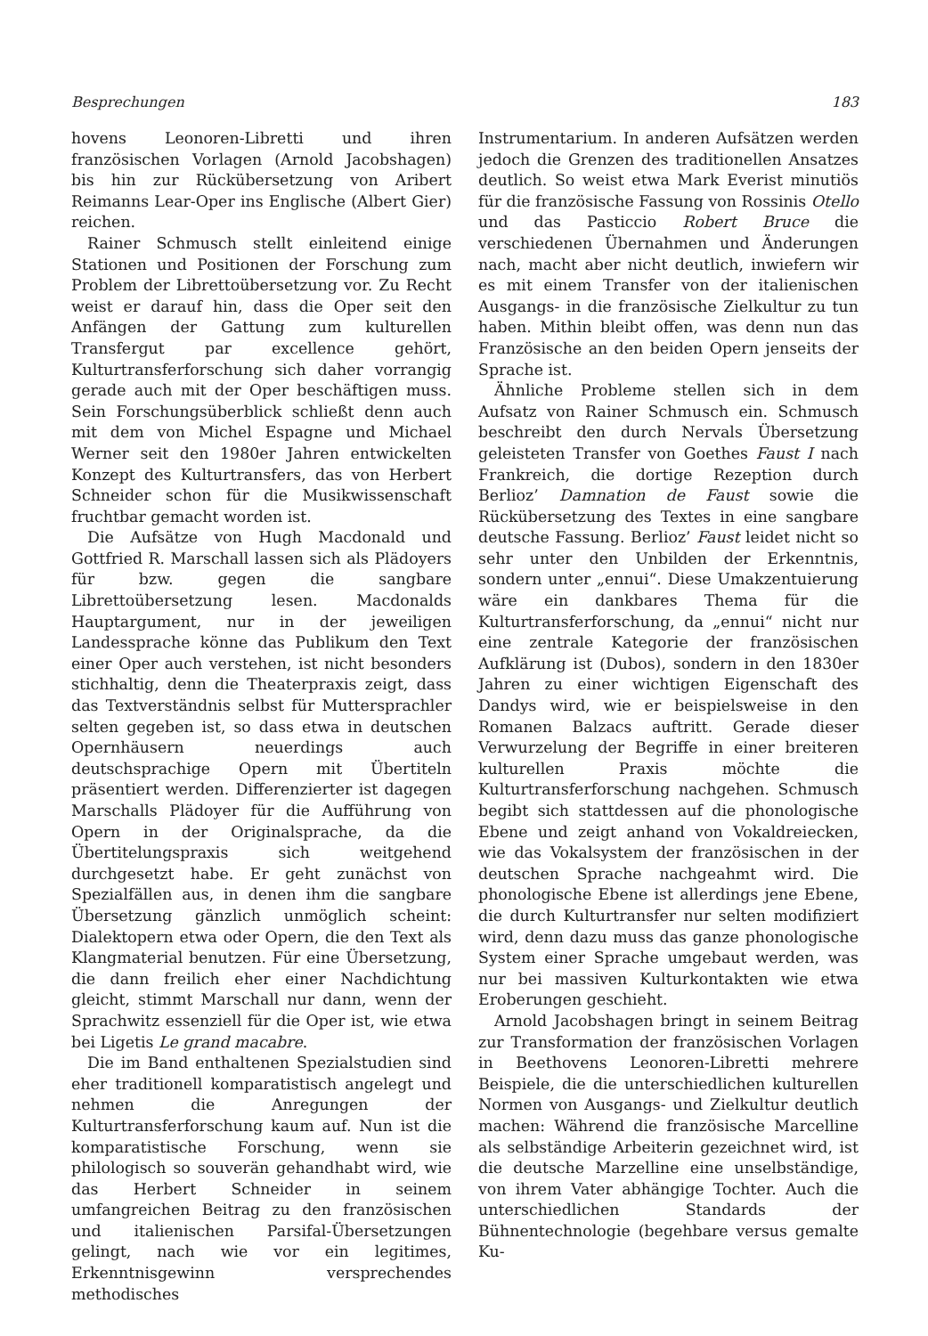Besprechungen 183
hovens Leonoren-Libretti und ihren französischen Vorlagen (Arnold Jacobshagen) bis hin zur Rückübersetzung von Aribert Reimanns Lear-Oper ins Englische (Albert Gier) reichen.
Rainer Schmusch stellt einleitend einige Stationen und Positionen der Forschung zum Problem der Librettoübersetzung vor. Zu Recht weist er darauf hin, dass die Oper seit den Anfängen der Gattung zum kulturellen Transfergut par excellence gehört, Kulturtransferforschung sich daher vorrangig gerade auch mit der Oper beschäftigen muss. Sein Forschungsüberblick schließt denn auch mit dem von Michel Espagne und Michael Werner seit den 1980er Jahren entwickelten Konzept des Kulturtransfers, das von Herbert Schneider schon für die Musikwissenschaft fruchtbar gemacht worden ist.
Die Aufsätze von Hugh Macdonald und Gottfried R. Marschall lassen sich als Plädoyers für bzw. gegen die sangbare Librettoübersetzung lesen. Macdonalds Hauptargument, nur in der jeweiligen Landessprache könne das Publikum den Text einer Oper auch verstehen, ist nicht besonders stichhaltig, denn die Theaterpraxis zeigt, dass das Textverständnis selbst für Muttersprachler selten gegeben ist, so dass etwa in deutschen Opernhäusern neuerdings auch deutschsprachige Opern mit Übertiteln präsentiert werden. Differenzierter ist dagegen Marschalls Plädoyer für die Aufführung von Opern in der Originalsprache, da die Übertitelungspraxis sich weitgehend durchgesetzt habe. Er geht zunächst von Spezialfällen aus, in denen ihm die sangbare Übersetzung gänzlich unmöglich scheint: Dialektopern etwa oder Opern, die den Text als Klangmaterial benutzen. Für eine Übersetzung, die dann freilich eher einer Nachdichtung gleicht, stimmt Marschall nur dann, wenn der Sprachwitz essenziell für die Oper ist, wie etwa bei Ligetis Le grand macabre.
Die im Band enthaltenen Spezialstudien sind eher traditionell komparatistisch angelegt und nehmen die Anregungen der Kulturtransferforschung kaum auf. Nun ist die komparatistische Forschung, wenn sie philologisch so souverän gehandhabt wird, wie das Herbert Schneider in seinem umfangreichen Beitrag zu den französischen und italienischen Parsifal-Übersetzungen gelingt, nach wie vor ein legitimes, Erkenntnisgewinn versprechendes methodisches
Instrumentarium. In anderen Aufsätzen werden jedoch die Grenzen des traditionellen Ansatzes deutlich. So weist etwa Mark Everist minutiös für die französische Fassung von Rossinis Otello und das Pasticcio Robert Bruce die verschiedenen Übernahmen und Änderungen nach, macht aber nicht deutlich, inwiefern wir es mit einem Transfer von der italienischen Ausgangs- in die französische Zielkultur zu tun haben. Mithin bleibt offen, was denn nun das Französische an den beiden Opern jenseits der Sprache ist.
Ähnliche Probleme stellen sich in dem Aufsatz von Rainer Schmusch ein. Schmusch beschreibt den durch Nervals Übersetzung geleisteten Transfer von Goethes Faust I nach Frankreich, die dortige Rezeption durch Berlioz’ Damnation de Faust sowie die Rückübersetzung des Textes in eine sangbare deutsche Fassung. Berlioz’ Faust leidet nicht so sehr unter den Unbilden der Erkenntnis, sondern unter „ennui“. Diese Umakzentuierung wäre ein dankbares Thema für die Kulturtransferforschung, da „ennui“ nicht nur eine zentrale Kategorie der französischen Aufklärung ist (Dubos), sondern in den 1830er Jahren zu einer wichtigen Eigenschaft des Dandys wird, wie er beispielsweise in den Romanen Balzacs auftritt. Gerade dieser Verwurzelung der Begriffe in einer breiteren kulturellen Praxis möchte die Kulturtransferforschung nachgehen. Schmusch begibt sich stattdessen auf die phonologische Ebene und zeigt anhand von Vokaldreiecken, wie das Vokalsystem der französischen in der deutschen Sprache nachgeahmt wird. Die phonologische Ebene ist allerdings jene Ebene, die durch Kulturtransfer nur selten modifiziert wird, denn dazu muss das ganze phonologische System einer Sprache umgebaut werden, was nur bei massiven Kulturkontakten wie etwa Eroberungen geschieht.
Arnold Jacobshagen bringt in seinem Beitrag zur Transformation der französischen Vorlagen in Beethovens Leonoren-Libretti mehrere Beispiele, die die unterschiedlichen kulturellen Normen von Ausgangs- und Zielkultur deutlich machen: Während die französische Marcelline als selbständige Arbeiterin gezeichnet wird, ist die deutsche Marzelline eine unselbständige, von ihrem Vater abhängige Tochter. Auch die unterschiedlichen Standards der Bühnentechnologie (begehbare versus gemalte Ku-